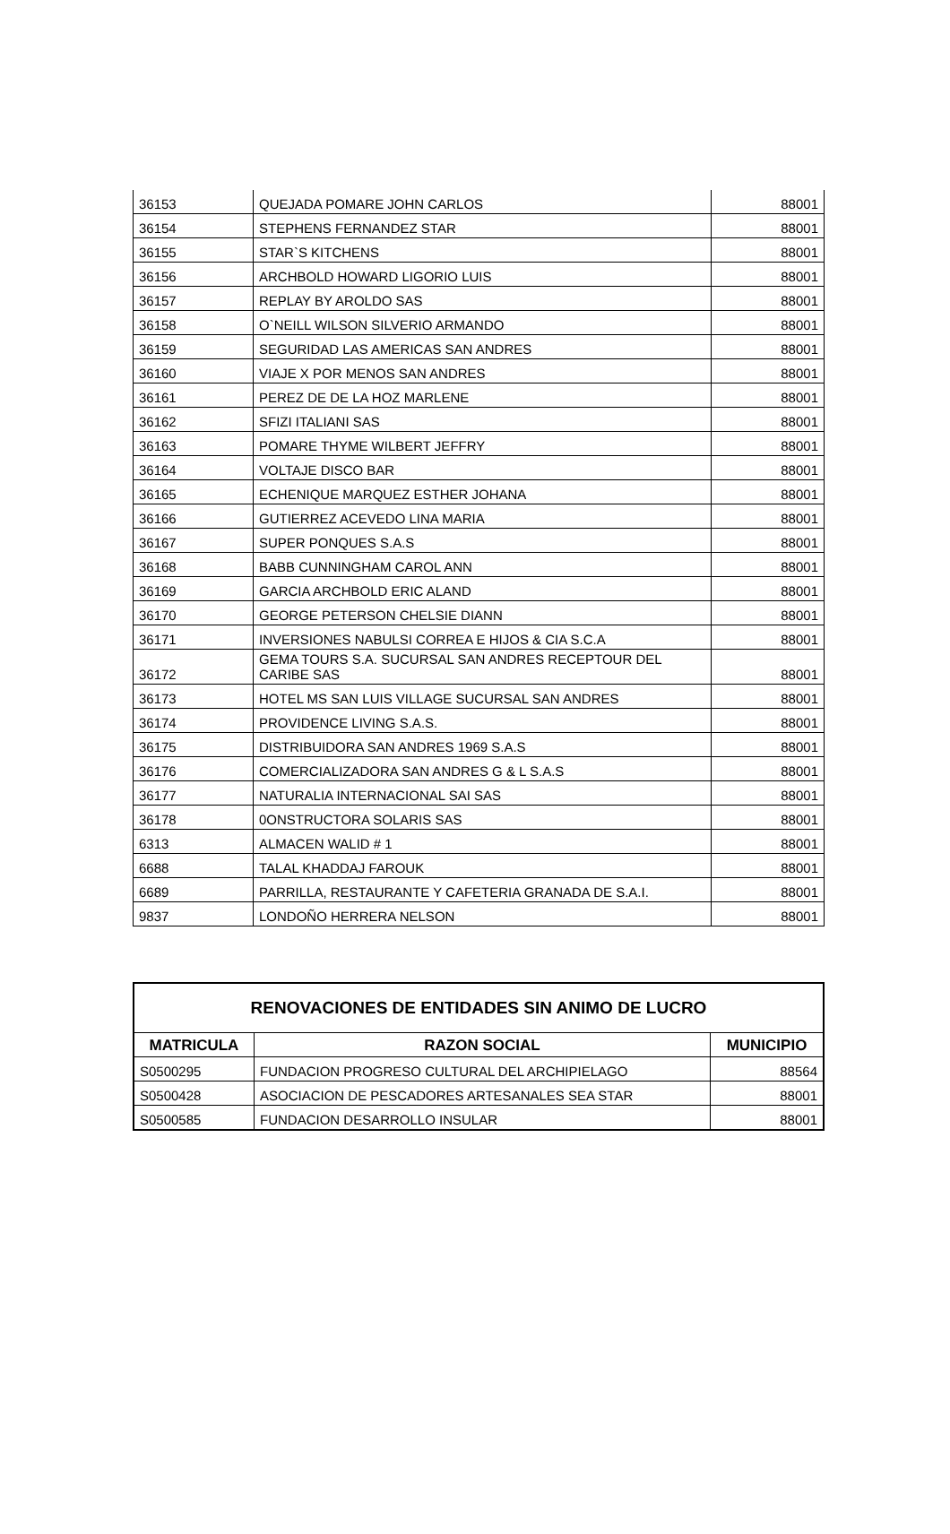| 36153 | QUEJADA POMARE JOHN CARLOS | 88001 |
| 36154 | STEPHENS FERNANDEZ STAR | 88001 |
| 36155 | STAR`S KITCHENS | 88001 |
| 36156 | ARCHBOLD HOWARD LIGORIO LUIS | 88001 |
| 36157 | REPLAY BY AROLDO SAS | 88001 |
| 36158 | O`NEILL WILSON SILVERIO ARMANDO | 88001 |
| 36159 | SEGURIDAD LAS AMERICAS SAN ANDRES | 88001 |
| 36160 | VIAJE X POR MENOS SAN ANDRES | 88001 |
| 36161 | PEREZ DE DE LA HOZ MARLENE | 88001 |
| 36162 | SFIZI ITALIANI SAS | 88001 |
| 36163 | POMARE THYME WILBERT JEFFRY | 88001 |
| 36164 | VOLTAJE DISCO BAR | 88001 |
| 36165 | ECHENIQUE MARQUEZ ESTHER JOHANA | 88001 |
| 36166 | GUTIERREZ ACEVEDO LINA MARIA | 88001 |
| 36167 | SUPER PONQUES S.A.S | 88001 |
| 36168 | BABB CUNNINGHAM CAROL ANN | 88001 |
| 36169 | GARCIA ARCHBOLD ERIC ALAND | 88001 |
| 36170 | GEORGE PETERSON CHELSIE DIANN | 88001 |
| 36171 | INVERSIONES NABULSI CORREA E HIJOS & CIA S.C.A | 88001 |
| 36172 | GEMA TOURS S.A. SUCURSAL SAN ANDRES RECEPTOUR DEL CARIBE SAS | 88001 |
| 36173 | HOTEL MS SAN LUIS VILLAGE SUCURSAL SAN ANDRES | 88001 |
| 36174 | PROVIDENCE LIVING S.A.S. | 88001 |
| 36175 | DISTRIBUIDORA SAN ANDRES 1969 S.A.S | 88001 |
| 36176 | COMERCIALIZADORA SAN ANDRES G & L S.A.S | 88001 |
| 36177 | NATURALIA INTERNACIONAL SAI SAS | 88001 |
| 36178 | 0ONSTRUCTORA SOLARIS SAS | 88001 |
| 6313 | ALMACEN WALID # 1 | 88001 |
| 6688 | TALAL KHADDAJ FAROUK | 88001 |
| 6689 | PARRILLA, RESTAURANTE Y CAFETERIA GRANADA DE S.A.I. | 88001 |
| 9837 | LONDOÑO HERRERA NELSON | 88001 |
| RENOVACIONES DE ENTIDADES SIN ANIMO DE LUCRO | | |
| MATRICULA | RAZON SOCIAL | MUNICIPIO |
| S0500295 | FUNDACION PROGRESO CULTURAL DEL ARCHIPIELAGO | 88564 |
| S0500428 | ASOCIACION DE PESCADORES ARTESANALES SEA STAR | 88001 |
| S0500585 | FUNDACION DESARROLLO INSULAR | 88001 |